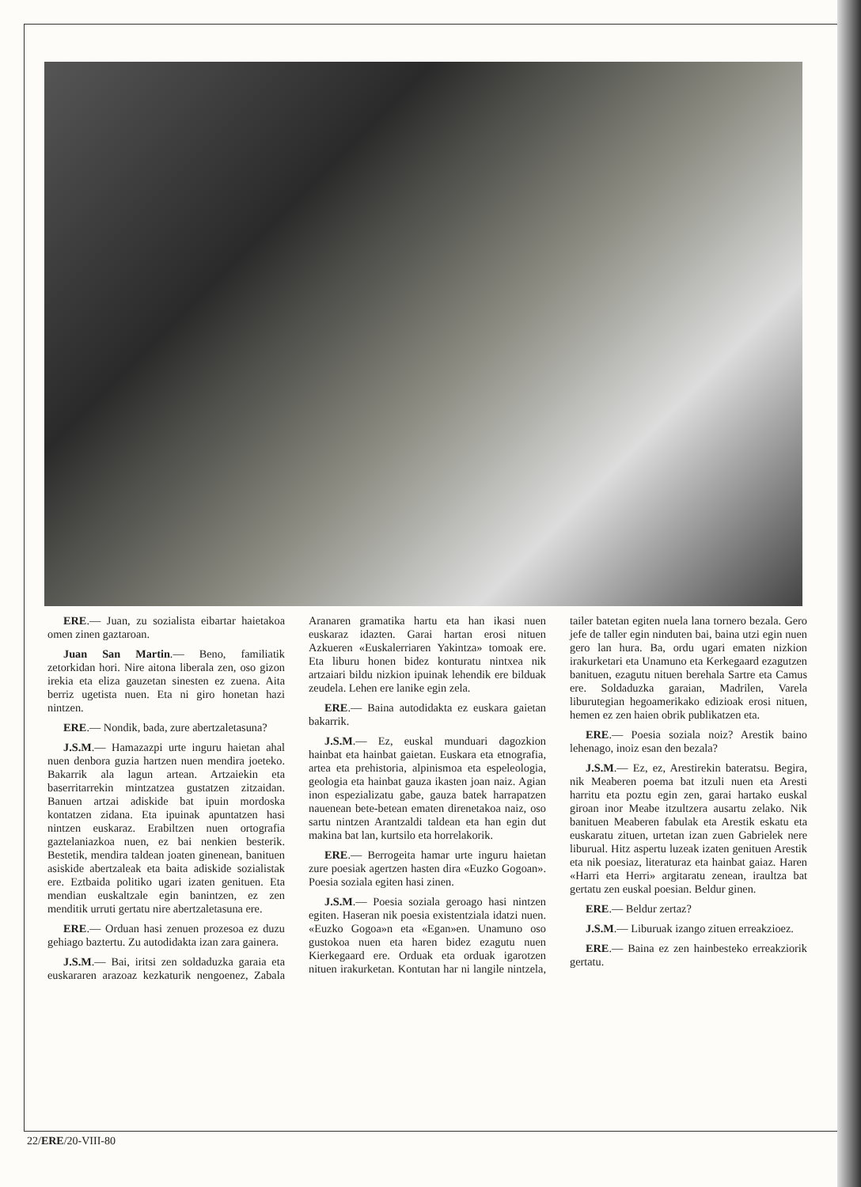ERE.— Juan, zu sozialista eibartar haietakoa omen zinen gaztaroan.
Juan San Martin.— Beno, familiatik zetorkidan hori. Nire aitona liberala zen, oso gizon irekia eta eliza gauzetan sinesten ez zuena. Aita berriz ugetista nuen. Eta ni giro honetan hazi nintzen.
ERE.— Nondik, bada, zure abertzaletasuna?
J.S.M.— Hamazazpi urte inguru haietan ahal nuen denbora guzia hartzen nuen mendira joeteko. Bakarrik ala lagun artean. Artzaiekin eta baserritarrekin mintzatzea gustatzen zitzaidan. Banuen artzai adiskide bat ipuin mordoska kontatzen zidana. Eta ipuinak apuntatzen hasi nintzen euskaraz. Erabiltzen nuen ortografia gaztelaniazkoa nuen, ez bai nenkien besterik. Bestetik, mendira taldean joaten ginenean, banituen asiskide abertzaleak eta baita adiskide sozialistak ere. Eztbaida politiko ugari izaten genituen. Eta mendian euskaltzale egin banintzen, ez zen menditik urruti gertatu nire abertzaletasuna ere.
ERE.— Orduan hasi zenuen prozesoa ez duzu gehiago baztertu. Zu autodidakta izan zara gainera.
J.S.M.— Bai, iritsi zen soldaduzka garaia eta euskararen arazoaz kezkaturik nengoenez, Zabala Aranaren gramatika hartu eta han ikasi nuen euskaraz idazten. Garai hartan erosi nituen Azkueren «Euskalerriaren Yakintza» tomoak ere. Eta liburu honen bidez konturatu nintxea nik artzaiari bildu nizkion ipuinak lehendik ere bilduak zeudela. Lehen ere lanike egin zela.
ERE.— Baina autodidakta ez euskara gaietan bakarrik.
J.S.M.— Ez, euskal munduari dagozkion hainbat eta hainbat gaietan. Euskara eta etnografia, artea eta prehistoria, alpinismoa eta espeleologia, geologia eta hainbat gauza ikasten joan naiz. Agian inon espezializatu gabe, gauza batek harrapatzen nauenean bete-betean ematen direnetakoa naiz, oso sartu nintzen Arantzaldi taldean eta han egin dut makina bat lan, kurtsilo eta horrelakorik.
ERE.— Berrogeita hamar urte inguru haietan zure poesiak agertzen hasten dira «Euzko Gogoan». Poesia soziala egiten hasi zinen.
J.S.M.— Poesia soziala geroago hasi nintzen egiten. Haseran nik poesia existentziala idatzi nuen. «Euzko Gogoa»n eta «Egan»en. Unamuno oso gustokoa nuen eta haren bidez ezagutu nuen Kierkegaard ere. Orduak eta orduak igarotzen nituen irakurketan. Kontutan har ni langile nintzela, tailer batetan egiten nuela lana tornero bezala. Gero jefe de taller egin ninduten bai, baina utzi egin nuen gero lan hura. Ba, ordu ugari ematen nizkion irakurketari eta Unamuno eta Kerkegaard ezagutzen banituen, ezagutu nituen berehala Sartre eta Camus ere. Soldaduzka garaian, Madrilen, Varela liburutegian hegoamerikako edizioak erosi nituen, hemen ez zen haien obrik publikatzen eta.
ERE.— Poesia soziala noiz? Arestik baino lehenago, inoiz esan den bezala?
J.S.M.— Ez, ez, Arestirekin bateratsu. Begira, nik Meaberen poema bat itzuli nuen eta Aresti harritu eta poztu egin zen, garai hartako euskal giroan inor Meabe itzultzera ausartu zelako. Nik banituen Meaberen fabulak eta Arestik eskatu eta euskaratu zituen, urtetan izan zuen Gabrielek nere liburual. Hitz aspertu luzeak izaten genituen Arestik eta nik poesiaz, literaturaz eta hainbat gaiaz. Haren «Harri eta Herri» argitaratu zenean, iraultza bat gertatu zen euskal poesian. Beldur ginen.
ERE.— Beldur zertaz?
J.S.M.— Liburuak izango zituen erreakzioez.
ERE.— Baina ez zen hainbesteko erreakziorik gertatu.
22/ERE/20-VIII-80